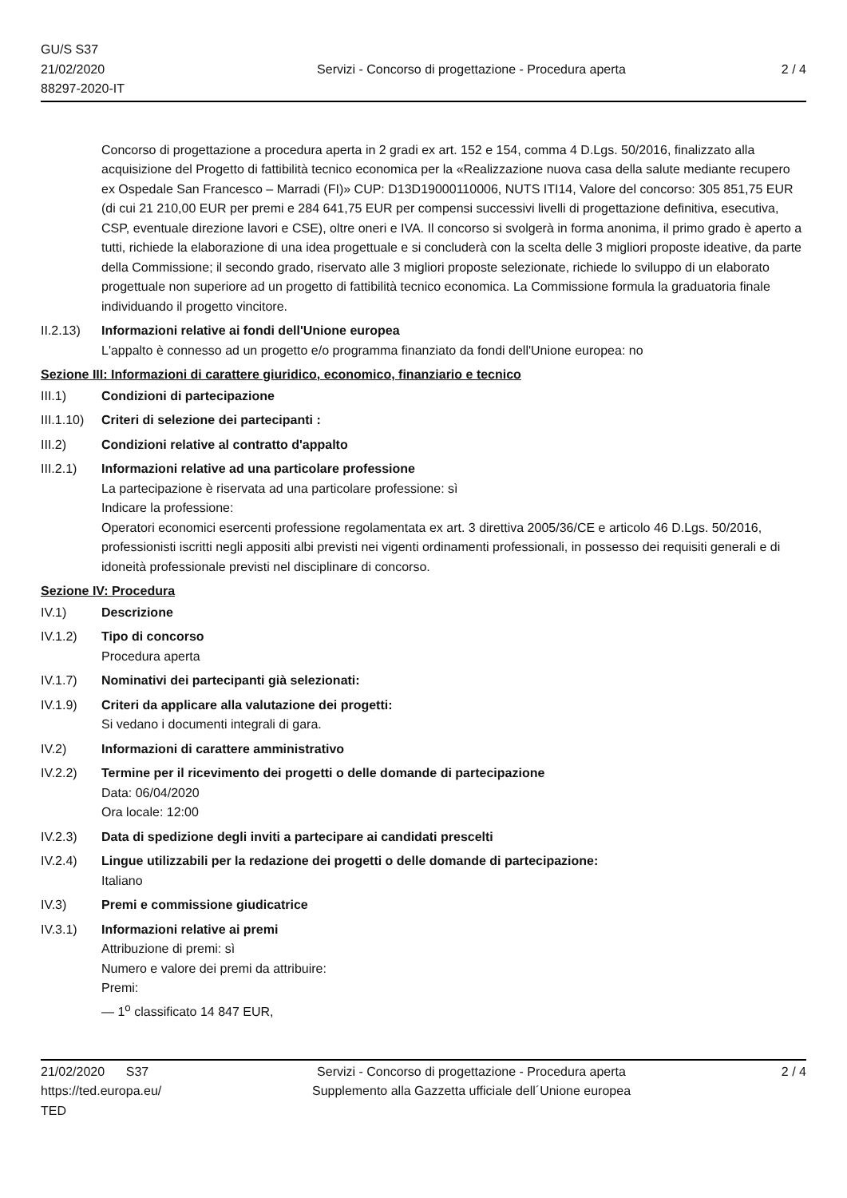GU/S S37
21/02/2020
88297-2020-IT
Servizi - Concorso di progettazione - Procedura aperta
2 / 4
Concorso di progettazione a procedura aperta in 2 gradi ex art. 152 e 154, comma 4 D.Lgs. 50/2016, finalizzato alla acquisizione del Progetto di fattibilità tecnico economica per la «Realizzazione nuova casa della salute mediante recupero ex Ospedale San Francesco – Marradi (FI)» CUP: D13D19000110006, NUTS ITI14, Valore del concorso: 305 851,75 EUR (di cui 21 210,00 EUR per premi e 284 641,75 EUR per compensi successivi livelli di progettazione definitiva, esecutiva, CSP, eventuale direzione lavori e CSE), oltre oneri e IVA. Il concorso si svolgerà in forma anonima, il primo grado è aperto a tutti, richiede la elaborazione di una idea progettuale e si concluderà con la scelta delle 3 migliori proposte ideative, da parte della Commissione; il secondo grado, riservato alle 3 migliori proposte selezionate, richiede lo sviluppo di un elaborato progettuale non superiore ad un progetto di fattibilità tecnico economica. La Commissione formula la graduatoria finale individuando il progetto vincitore.
II.2.13)
Informazioni relative ai fondi dell'Unione europea
L'appalto è connesso ad un progetto e/o programma finanziato da fondi dell'Unione europea: no
Sezione III: Informazioni di carattere giuridico, economico, finanziario e tecnico
III.1) Condizioni di partecipazione
III.1.10)
Criteri di selezione dei partecipanti :
III.2) Condizioni relative al contratto d'appalto
III.2.1)
Informazioni relative ad una particolare professione
La partecipazione è riservata ad una particolare professione: sì
Indicare la professione:
Operatori economici esercenti professione regolamentata ex art. 3 direttiva 2005/36/CE e articolo 46 D.Lgs. 50/2016, professionisti iscritti negli appositi albi previsti nei vigenti ordinamenti professionali, in possesso dei requisiti generali e di idoneità professionale previsti nel disciplinare di concorso.
Sezione IV: Procedura
IV.1) Descrizione
IV.1.2) Tipo di concorso
Procedura aperta
IV.1.7) Nominativi dei partecipanti già selezionati:
IV.1.9) Criteri da applicare alla valutazione dei progetti:
Si vedano i documenti integrali di gara.
IV.2) Informazioni di carattere amministrativo
IV.2.2) Termine per il ricevimento dei progetti o delle domande di partecipazione
Data: 06/04/2020
Ora locale: 12:00
IV.2.3) Data di spedizione degli inviti a partecipare ai candidati prescelti
IV.2.4) Lingue utilizzabili per la redazione dei progetti o delle domande di partecipazione:
Italiano
IV.3) Premi e commissione giudicatrice
IV.3.1) Informazioni relative ai premi
Attribuzione di premi: sì
Numero e valore dei premi da attribuire:
Premi:
— 1<sup>o</sup> classificato 14 847 EUR,
21/02/2020 S37
https://ted.europa.eu/
TED
Servizi - Concorso di progettazione - Procedura aperta
Supplemento alla Gazzetta ufficiale dell´Unione europea
2 / 4